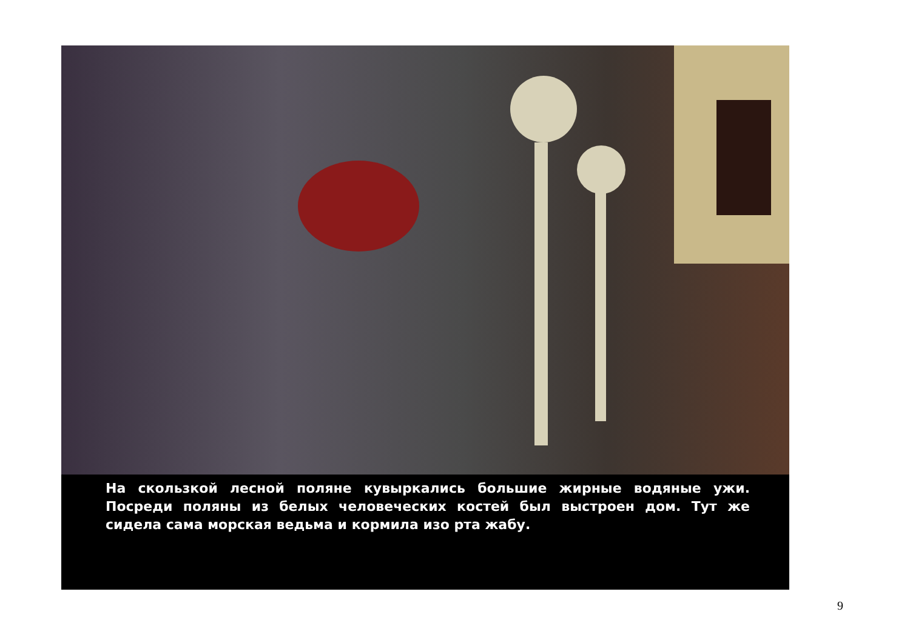На скользкой лесной поляне кувыркались большие жирные водяные ужи. Посреди поляны из белых человеческих костей был выстроен дом. Тут же сидела сама морская ведьма и кормила изо рта жабу.
9